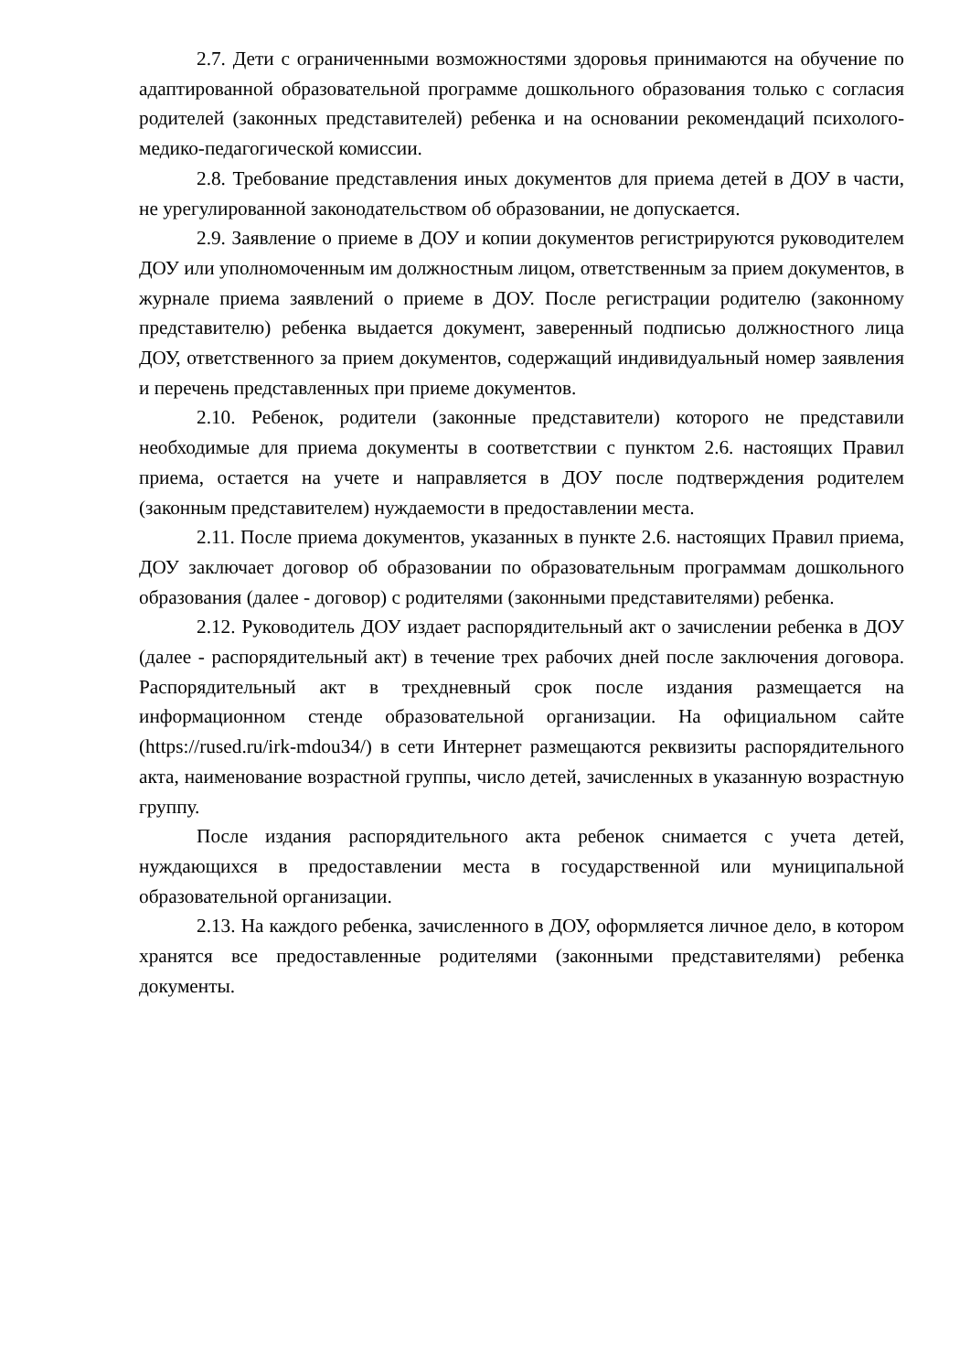2.7. Дети с ограниченными возможностями здоровья принимаются на обучение по адаптированной образовательной программе дошкольного образования только с согласия родителей (законных представителей) ребенка и на основании рекомендаций психолого-медико-педагогической комиссии.
2.8. Требование представления иных документов для приема детей в ДОУ в части, не урегулированной законодательством об образовании, не допускается.
2.9. Заявление о приеме в ДОУ и копии документов регистрируются руководителем ДОУ или уполномоченным им должностным лицом, ответственным за прием документов, в журнале приема заявлений о приеме в ДОУ. После регистрации родителю (законному представителю) ребенка выдается документ, заверенный подписью должностного лица ДОУ, ответственного за прием документов, содержащий индивидуальный номер заявления и перечень представленных при приеме документов.
2.10. Ребенок, родители (законные представители) которого не представили необходимые для приема документы в соответствии с пунктом 2.6. настоящих Правил приема, остается на учете и направляется в ДОУ после подтверждения родителем (законным представителем) нуждаемости в предоставлении места.
2.11. После приема документов, указанных в пункте 2.6. настоящих Правил приема, ДОУ заключает договор об образовании по образовательным программам дошкольного образования (далее - договор) с родителями (законными представителями) ребенка.
2.12. Руководитель ДОУ издает распорядительный акт о зачислении ребенка в ДОУ (далее - распорядительный акт) в течение трех рабочих дней после заключения договора. Распорядительный акт в трехдневный срок после издания размещается на информационном стенде образовательной организации. На официальном сайте (https://rused.ru/irk-mdou34/) в сети Интернет размещаются реквизиты распорядительного акта, наименование возрастной группы, число детей, зачисленных в указанную возрастную группу.
После издания распорядительного акта ребенок снимается с учета детей, нуждающихся в предоставлении места в государственной или муниципальной образовательной организации.
2.13. На каждого ребенка, зачисленного в ДОУ, оформляется личное дело, в котором хранятся все предоставленные родителями (законными представителями) ребенка документы.